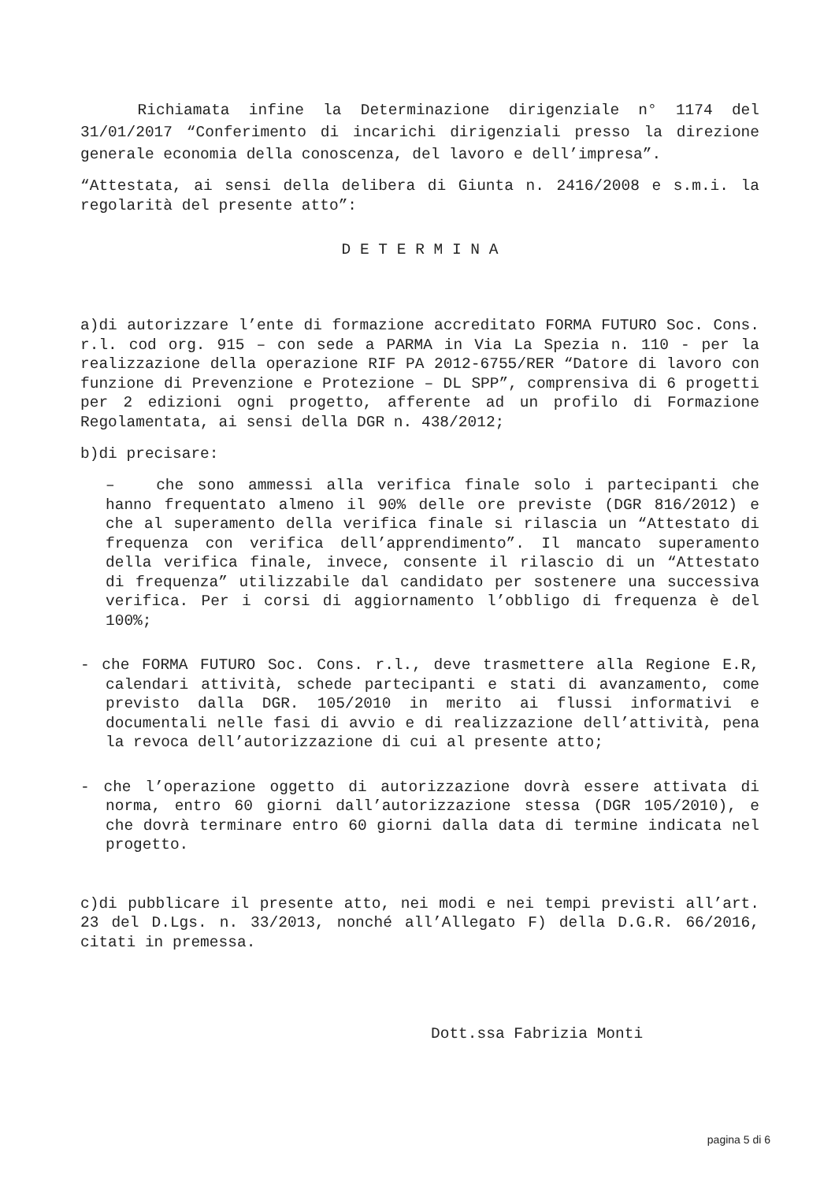Richiamata infine la Determinazione dirigenziale n° 1174 del 31/01/2017 “Conferimento di incarichi dirigenziali presso la direzione generale economia della conoscenza, del lavoro e dell’impresa”.
“Attestata, ai sensi della delibera di Giunta n. 2416/2008 e s.m.i. la regolarità del presente atto”:
D E T E R M I N A
a)di autorizzare l’ente di formazione accreditato FORMA FUTURO Soc. Cons. r.l. cod org. 915 – con sede a PARMA in Via La Spezia n. 110 - per la realizzazione della operazione RIF PA 2012-6755/RER “Datore di lavoro con funzione di Prevenzione e Protezione – DL SPP”, comprensiva di 6 progetti per 2 edizioni ogni progetto, afferente ad un profilo di Formazione Regolamentata, ai sensi della DGR n. 438/2012;
b)di precisare:
– che sono ammessi alla verifica finale solo i partecipanti che hanno frequentato almeno il 90% delle ore previste (DGR 816/2012) e che al superamento della verifica finale si rilascia un “Attestato di frequenza con verifica dell’apprendimento”. Il mancato superamento della verifica finale, invece, consente il rilascio di un “Attestato di frequenza” utilizzabile dal candidato per sostenere una successiva verifica. Per i corsi di aggiornamento l’obbligo di frequenza è del 100%;
- che FORMA FUTURO Soc. Cons. r.l., deve trasmettere alla Regione E.R, calendari attività, schede partecipanti e stati di avanzamento, come previsto dalla DGR. 105/2010 in merito ai flussi informativi e documentali nelle fasi di avvio e di realizzazione dell’attività, pena la revoca dell’autorizzazione di cui al presente atto;
- che l’operazione oggetto di autorizzazione dovrà essere attivata di norma, entro 60 giorni dall’autorizzazione stessa (DGR 105/2010), e che dovrà terminare entro 60 giorni dalla data di termine indicata nel progetto.
c)di pubblicare il presente atto, nei modi e nei tempi previsti all’art. 23 del D.Lgs. n. 33/2013, nonché all’Allegato F) della D.G.R. 66/2016, citati in premessa.
Dott.ssa Fabrizia Monti
pagina 5 di 6